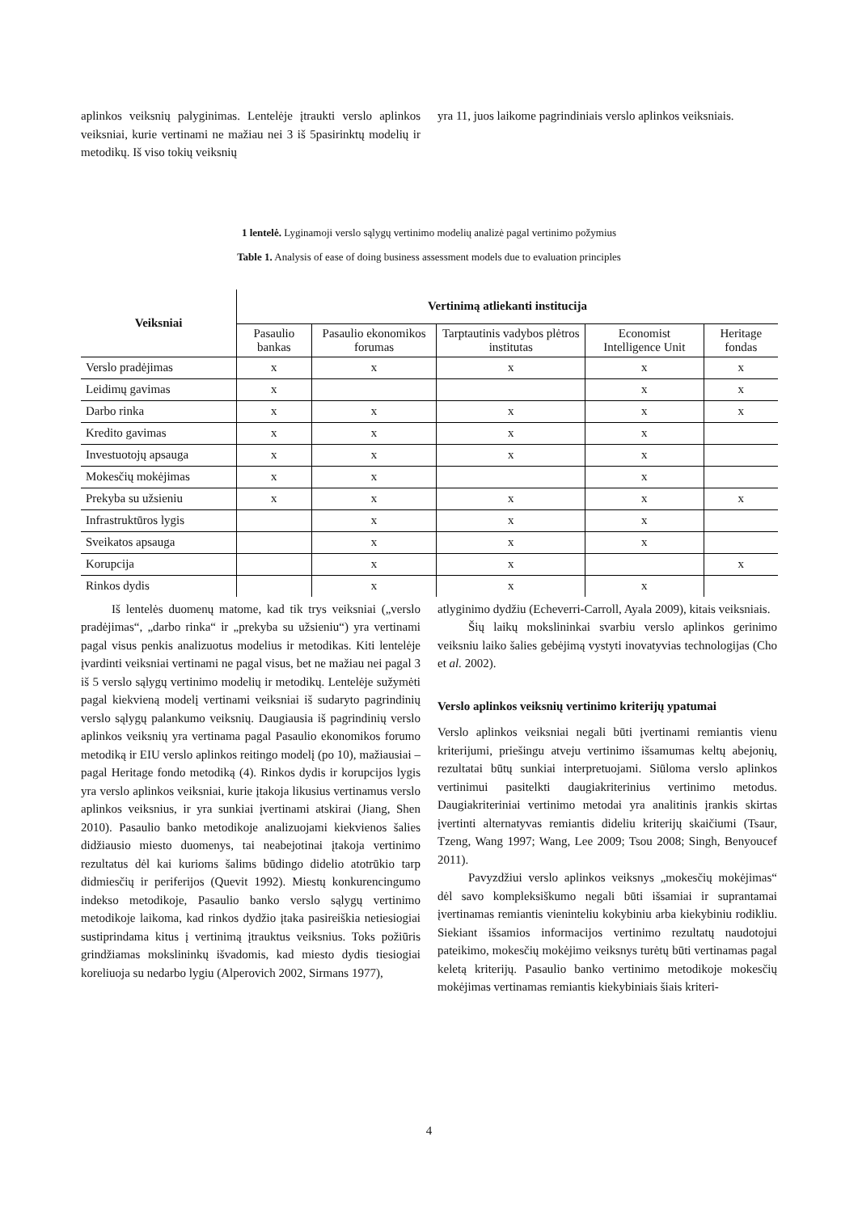aplinkos veiksnių palyginimas. Lentelėje įtraukti verslo aplinkos veiksniai, kurie vertinami ne mažiau nei 3 iš 5pasirinktų modelių ir metodikų. Iš viso tokių veiksnių
yra 11, juos laikome pagrindiniais verslo aplinkos veiksniais.
1 lentelė. Lyginamoji verslo sąlygų vertinimo modelių analizė pagal vertinimo požymius
Table 1. Analysis of ease of doing business assessment models due to evaluation principles
| Veiksniai | Vertinimą atliekanti institucija | | | | |
| --- | --- | --- | --- | --- | --- |
| | Pasaulio bankas | Pasaulio ekonomikos forumas | Tarptautinis vadybos plėtros institutas | Economist Intelligence Unit | Heritage fondas |
| Verslo pradėjimas | x | x | x | x | x |
| Leidimų gavimas | x | | | x | x |
| Darbo rinka | x | x | x | x | x |
| Kredito gavimas | x | x | x | x | |
| Investuotojų apsauga | x | x | x | x | |
| Mokesčių mokėjimas | x | x | | x | |
| Prekyba su užsieniu | x | x | x | x | x |
| Infrastruktūros lygis | | x | x | x | |
| Sveikatos apsauga | | x | x | x | |
| Korupcija | | x | x | | x |
| Rinkos dydis | | x | x | x | |
Iš lentelės duomenų matome, kad tik trys veiksniai („verslo pradėjimas“, „darbo rinka“ ir „prekyba su užsieniu“) yra vertinami pagal visus penkis analizuotus modelius ir metodikas. Kiti lentelėje įvardinti veiksniai vertinami ne pagal visus, bet ne mažiau nei pagal 3 iš 5 verslo sąlygų vertinimo modelių ir metodikų. Lentelėje sužymėti pagal kiekvieną modelį vertinami veiksniai iš sudaryto pagrindinių verslo sąlygų palankumo veiksnių. Daugiausia iš pagrindinių verslo aplinkos veiksnių yra vertinama pagal Pasaulio ekonomikos forumo metodiką ir EIU verslo aplinkos reitingo modelį (po 10), mažiausiai – pagal Heritage fondo metodiką (4). Rinkos dydis ir korupcijos lygis yra verslo aplinkos veiksniai, kurie įtakoja likusius vertinamus verslo aplinkos veiksnius, ir yra sunkiai įvertinami atskirai (Jiang, Shen 2010). Pasaulio banko metodikoje analizuojami kiekvienos šalies didžiausio miesto duomenys, tai neabejotinai įtakoja vertinimo rezultatus dėl kai kurioms šalims būdingo didelio atotrūkio tarp didmiesčių ir periferijos (Quevit 1992). Miestų konkurencingumo indekso metodikoje, Pasaulio banko verslo sąlygų vertinimo metodikoje laikoma, kad rinkos dydžio įtaka pasireiškia netiesiogiai sustiprindama kitus į vertinimą įtrauktus veiksnius. Toks požiūris grindžiamas mokslininkų išvadomis, kad miesto dydis tiesiogiai koreliuoja su nedarbo lygiu (Alperovich 2002, Sirmans 1977),
atlyginimo dydžiu (Echeverri-Carroll, Ayala 2009), kitais veiksniais.
Šių laikų mokslininkai svarbiu verslo aplinkos gerinimo veiksniu laiko šalies gebėjimą vystyti inovatyvias technologijas (Cho et al. 2002).
Verslo aplinkos veiksnių vertinimo kriterijų ypatumai
Verslo aplinkos veiksniai negali būti įvertinami remiantis vienu kriterijumi, priešingu atveju vertinimo išsamumas keltų abejonių, rezultatai būtų sunkiai interpretuojami. Siūloma verslo aplinkos vertinimui pasitelkti daugiakriterinius vertinimo metodus. Daugiakriteriniai vertinimo metodai yra analitinis įrankis skirtas įvertinti alternatyvas remiantis dideliu kriterijų skaičiumi (Tsaur, Tzeng, Wang 1997; Wang, Lee 2009; Tsou 2008; Singh, Benyoucef 2011).
Pavyzdžiui verslo aplinkos veiksnys „mokesčių mokėjimas“ dėl savo kompleksiškumo negali būti išsamiai ir suprantamai įvertinamas remiantis vieninteliu kokybiniu arba kiekybiniu rodikliu. Siekiant išsamios informacijos vertinimo rezultatų naudotojui pateikimo, mokesčių mokėjimo veiksnys turėtų būti vertinamas pagal keletą kriterijų. Pasaulio banko vertinimo metodikoje mokesčių mokėjimas vertinamas remiantis kiekybiniais šiais kriteri-
4